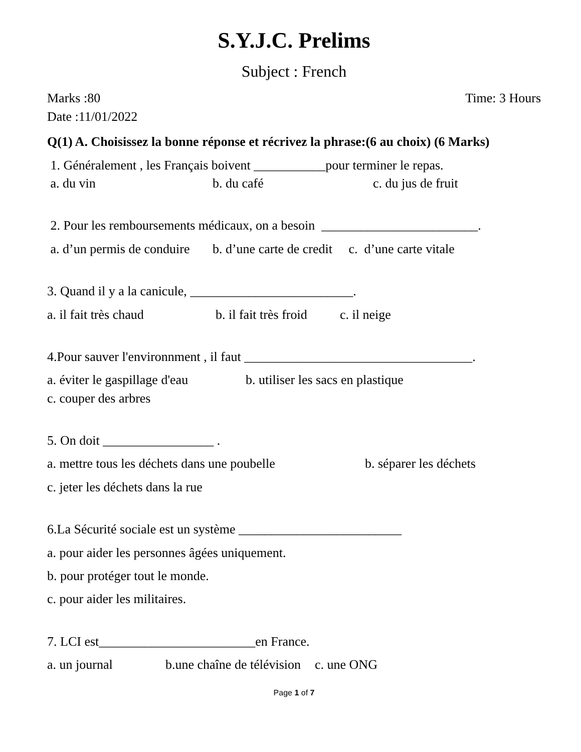S.Y.J.C. Prelims
Subject : French
Marks :80 Time: 3 Hours
Date :11/01/2022
Q(1) A. Choisissez la bonne réponse et récrivez la phrase:(6 au choix) (6 Marks)
1. Généralement , les Français boivent ___________pour terminer le repas.
a. du vin b. du café c. du jus de fruit
2. Pour les remboursements médicaux, on a besoin ________________________.
a. d’un permis de conduire b. d’une carte de credit c. d’une carte vitale
3. Quand il y a la canicule, _________________________.
a. il fait très chaud b. il fait très froid c. il neige
4.Pour sauver l'environnment , il faut ___________________________________.
a. éviter le gaspillage d'eau b. utiliser les sacs en plastique
c. couper des arbres
5. On doit _________________ .
a. mettre tous les déchets dans une poubelle b. séparer les déchets
c. jeter les déchets dans la rue
6.La Sécurité sociale est un système _________________________
a. pour aider les personnes âgées uniquement.
b. pour protéger tout le monde.
c. pour aider les militaires.
7. LCI est________________________en France.
a. un journal b.une chaîne de télévision c. une ONG
Page 1 of 7